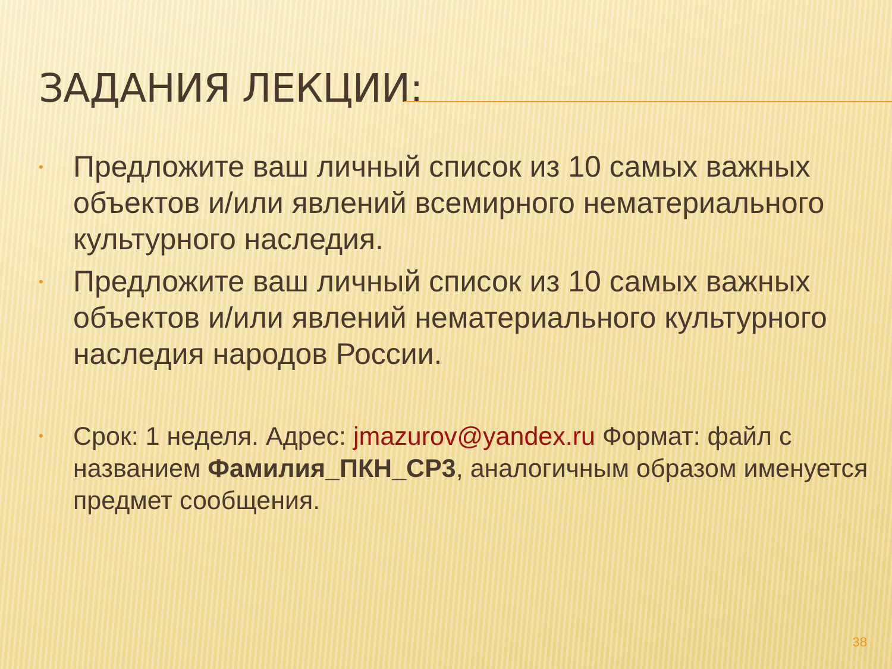ЗАДАНИЯ ЛЕКЦИИ:
• Предложите ваш личный список из 10 самых важных объектов и/или явлений всемирного нематериального культурного наследия.
• Предложите ваш личный список из 10 самых важных объектов и/или явлений нематериального культурного наследия народов России.
• Срок: 1 неделя. Адрес: jmazurov@yandex.ru Формат: файл с названием Фамилия_ПКН_СР3, аналогичным образом именуется предмет сообщения.
38